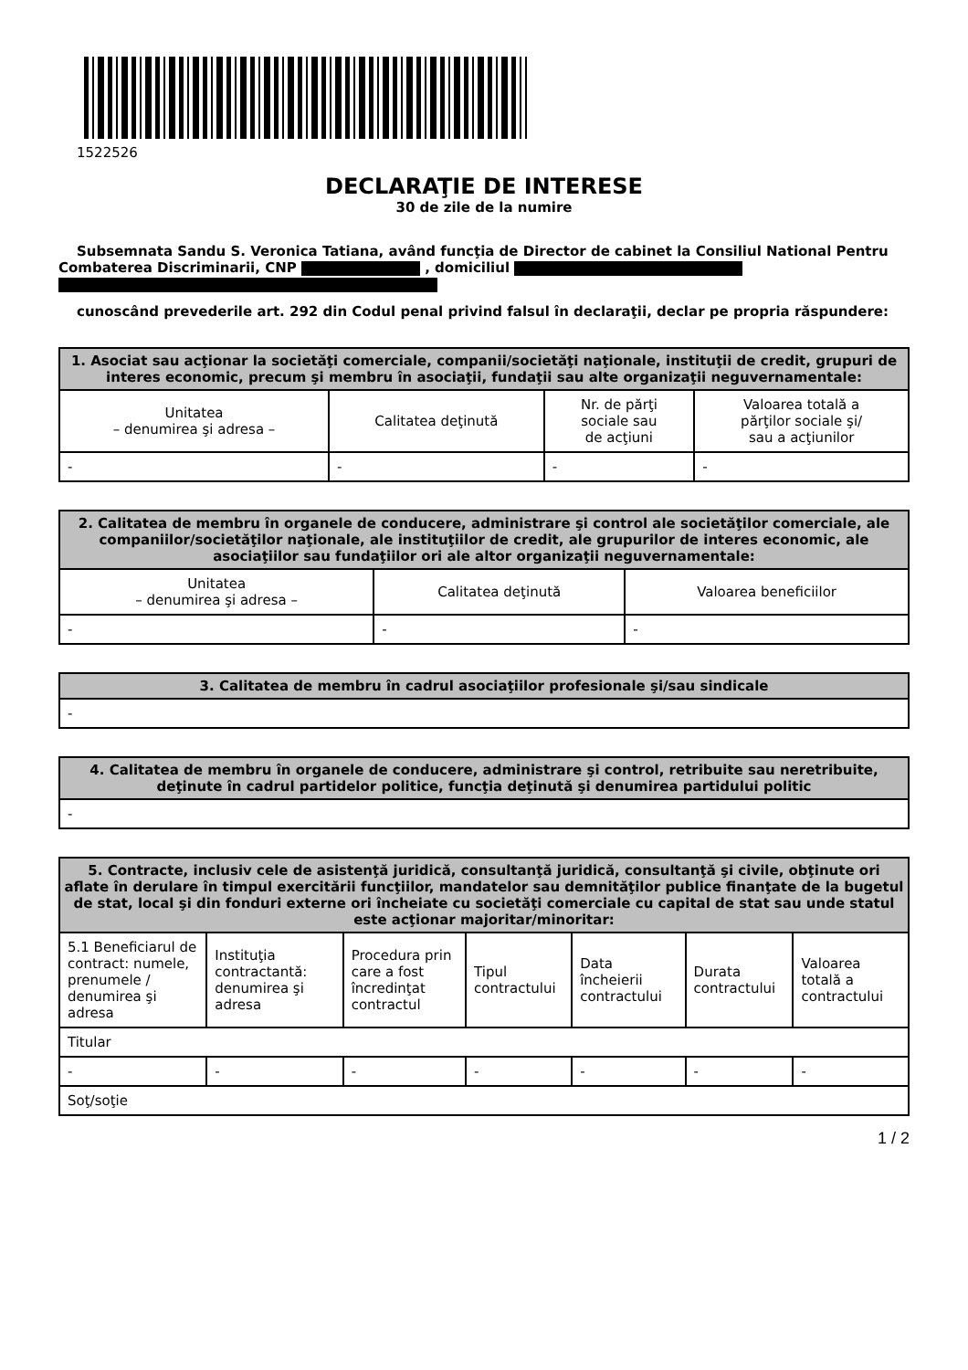1522526
DECLARAŢIE DE INTERESE
30 de zile de la numire
Subsemnata Sandu S. Veronica Tatiana, având funcţia de Director de cabinet la Consiliul National Pentru Combaterea Discriminarii, CNP , domiciliul
cunoscând prevederile art. 292 din Codul penal privind falsul în declaraţii, declar pe propria răspundere:
| 1. Asociat sau acţionar la societăţi comerciale, companii/societăţi naţionale, instituţii de credit, grupuri de interes economic, precum şi membru în asociaţii, fundaţii sau alte organizaţii neguvernamentale: | | | |
| --- | --- | --- | --- |
| Unitatea – denumirea şi adresa – | Calitatea deţinută | Nr. de părţi sociale sau de acţiuni | Valoarea totală a părţilor sociale şi/ sau a acţiunilor |
| - | - | - | - |
| 2. Calitatea de membru în organele de conducere, administrare şi control ale societăţilor comerciale, ale companiilor/societăţilor naţionale, ale instituţiilor de credit, ale grupurilor de interes economic, ale asociaţiilor sau fundaţiilor ori ale altor organizaţii neguvernamentale: | | |
| --- | --- | --- |
| Unitatea – denumirea şi adresa – | Calitatea deţinută | Valoarea beneficiilor |
| - | - | - |
| 3. Calitatea de membru în cadrul asociaţiilor profesionale şi/sau sindicale |
| --- |
| - |
| 4. Calitatea de membru în organele de conducere, administrare şi control, retribuite sau neretribuite, deţinute în cadrul partidelor politice, funcţia deţinută şi denumirea partidului politic |
| --- |
| - |
| 5. Contracte, inclusiv cele de asistenţă juridică, consultanţă juridică, consultanţă şi civile, obţinute ori aflate în derulare în timpul exercitării funcţiilor, mandatelor sau demnităţilor publice finanţate de la bugetul de stat, local şi din fonduri externe ori încheiate cu societăţi comerciale cu capital de stat sau unde statul este acţionar majoritar/minoritar: | | | | | | |
| --- | --- | --- | --- | --- | --- | --- |
| 5.1 Beneficiarul de contract: numele, prenumele / denumirea şi adresa | Instituţia contractantă: denumirea şi adresa | Procedura prin care a fost încredinţat contractul | Tipul contractului | Data încheierii contractului | Durata contractului | Valoarea totală a contractului |
| Titular | | | | | | |
| - | - | - | - | - | - | - |
| Soţ/soţie | | | | | | |
1 / 2